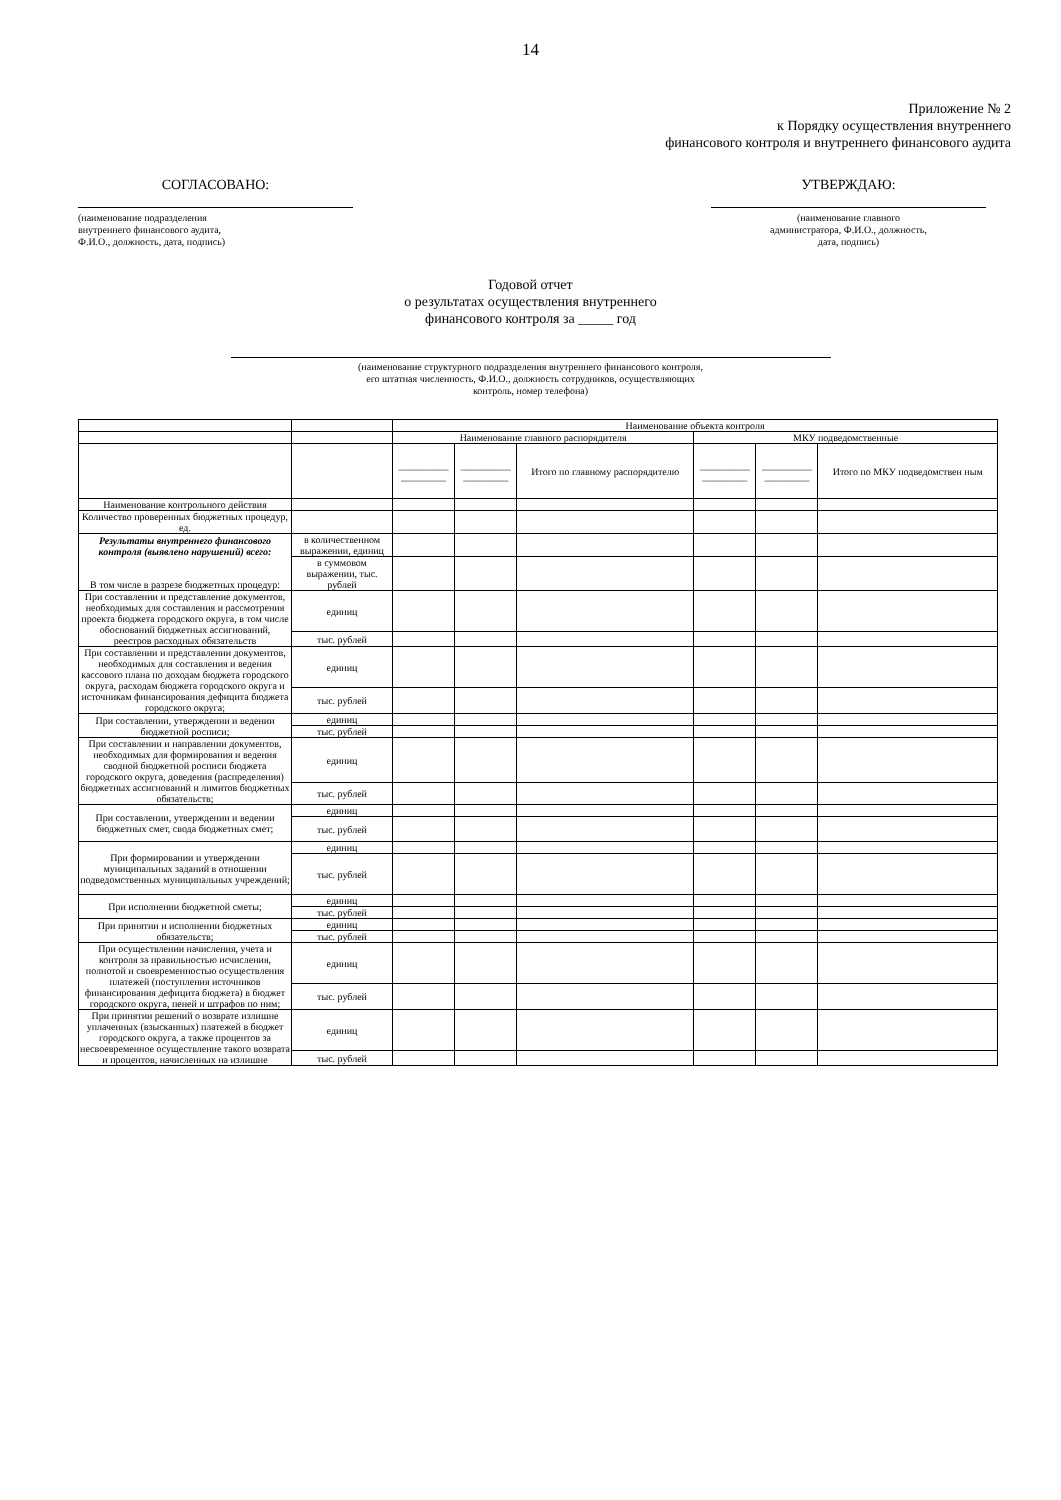14
Приложение № 2
к Порядку осуществления внутреннего
финансового контроля и внутреннего финансового аудита
СОГЛАСОВАНО:
(наименование подразделения
внутреннего финансового аудита,
Ф.И.О., должность, дата, подпись)
УТВЕРЖДАЮ:
(наименование главного
администратора, Ф.И.О., должность,
дата, подпись)
Годовой отчет
о результатах осуществления внутреннего
финансового контроля за _____ год
(наименование структурного подразделения внутреннего финансового контроля,
его штатная численность, Ф.И.О., должность сотрудников, осуществляющих
контроль, номер телефона)
| | | Наименование объекта контроля | | | | | |
| | | Наименование главного распорядителя | | | МКУ подведомственные | | |
| | | __________ _________ | __________ _________ | Итого по главному распорядителю | __________ _________ | __________ _________ | Итого по МКУ подведомствен ным |
| Наименование контрольного действия | | | | | | | |
| Количество проверенных бюджетных процедур, ед. | | | | | | | |
| Результаты внутреннего финансового контроля (выявлено нарушений) всего: В том числе в разрезе бюджетных процедур: | в количественном выражении, единиц | | | | | | |
| | в суммовом выражении, тыс. рублей | | | | | | |
| При составлении и представление документов, необходимых для составления и рассмотрения проекта бюджета городского округа, в том числе обоснований бюджетных ассигнований, реестров расходных обязательств | единиц | | | | | | |
| | тыс. рублей | | | | | | |
| При составлении и представлении документов, необходимых для составления и ведения кассового плана по доходам бюджета городского округа, расходам бюджета городского округа и источникам финансирования дефицита бюджета городского округа; | единиц | | | | | | |
| | тыс. рублей | | | | | | |
| При составлении, утверждении и ведении бюджетной росписи; | единиц | | | | | | |
| | тыс. рублей | | | | | | |
| При составлении и направлении документов, необходимых для формирования и ведения сводной бюджетной росписи бюджета городского округа, доведения (распределения) бюджетных ассигнований и лимитов бюджетных обязательств; | единиц | | | | | | |
| | тыс. рублей | | | | | | |
| При составлении, утверждении и ведении бюджетных смет, свода бюджетных смет; | единиц | | | | | | |
| | тыс. рублей | | | | | | |
| При формировании и утверждении муниципальных заданий в отношении подведомственных муниципальных учреждений; | единиц | | | | | | |
| | тыс. рублей | | | | | | |
| При исполнении бюджетной сметы; | единиц | | | | | | |
| | тыс. рублей | | | | | | |
| При принятии и исполнении бюджетных обязательств; | единиц | | | | | | |
| | тыс. рублей | | | | | | |
| При осуществлении начисления, учета и контроля за правильностью исчисления, полнотой и своевременностью осуществления платежей (поступления источников финансирования дефицита бюджета) в бюджет городского округа, пеней и штрафов по ним; | единиц | | | | | | |
| | тыс. рублей | | | | | | |
| При принятии решений о возврате излишне уплаченных (взысканных) платежей в бюджет городского округа, а также процентов за несвоевременное осуществление такого возврата и процентов, начисленных на излишне | единиц | | | | | | |
| | тыс. рублей | | | | | | |